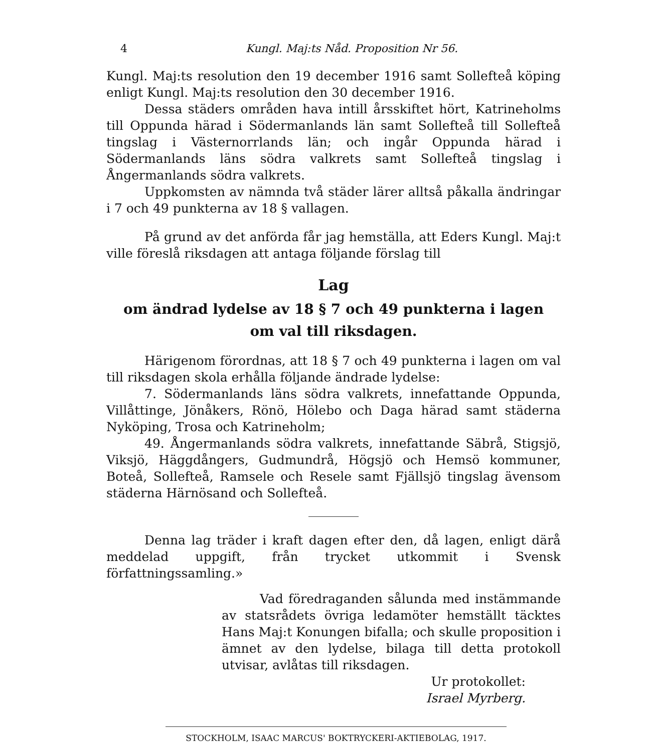4 Kungl. Maj:ts Nåd. Proposition Nr 56.
Kungl. Maj:ts resolution den 19 december 1916 samt Sollefteå köping enligt Kungl. Maj:ts resolution den 30 december 1916.
Dessa städers områden hava intill årsskiftet hört, Katrineholms till Oppunda härad i Södermanlands län samt Sollefteå till Sollefteå tingslag i Västernorrlands län; och ingår Oppunda härad i Södermanlands läns södra valkrets samt Sollefteå tingslag i Ångermanlands södra valkrets.
Uppkomsten av nämnda två städer lärer alltså påkalla ändringar i 7 och 49 punkterna av 18 § vallagen.
På grund av det anförda får jag hemställa, att Eders Kungl. Maj:t ville föreslå riksdagen att antaga följande förslag till
Lag
om ändrad lydelse av 18 § 7 och 49 punkterna i lagen
om val till riksdagen.
Härigenom förordnas, att 18 § 7 och 49 punkterna i lagen om val till riksdagen skola erhålla följande ändrade lydelse:
7. Södermanlands läns södra valkrets, innefattande Oppunda, Villåttinge, Jönåkers, Rönö, Hölebo och Daga härad samt städerna Nyköping, Trosa och Katrineholm;
49. Ångermanlands södra valkrets, innefattande Säbrå, Stigsjö, Viksjö, Häggdångers, Gudmundrå, Högsjö och Hemsö kommuner, Boteå, Sollefteå, Ramsele och Resele samt Fjällsjö tingslag ävensom städerna Härnösand och Sollefteå.
Denna lag träder i kraft dagen efter den, då lagen, enligt därå meddelad uppgift, från trycket utkommit i Svensk författningssamling.»
Vad föredraganden sålunda med instämmande av statsrådets övriga ledamöter hemställt täcktes Hans Maj:t Konungen bifalla; och skulle proposition i ämnet av den lydelse, bilaga till detta protokoll utvisar, avlåtas till riksdagen.
Ur protokollet:
Israel Myrberg.
STOCKHOLM, ISAAC MARCUS' BOKTRYCKERI-AKTIEBOLAG, 1917.